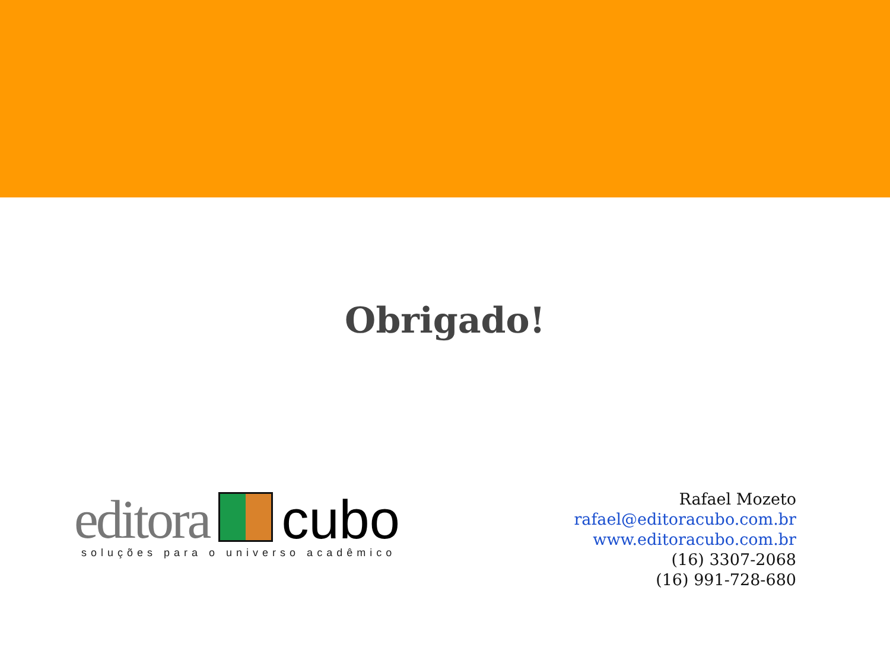Obrigado!
editora
cubo
soluções para o universo acadêmico
Rafael Mozeto
rafael@editoracubo.com.br
www.editoracubo.com.br
(16) 3307-2068
(16) 991-728-680